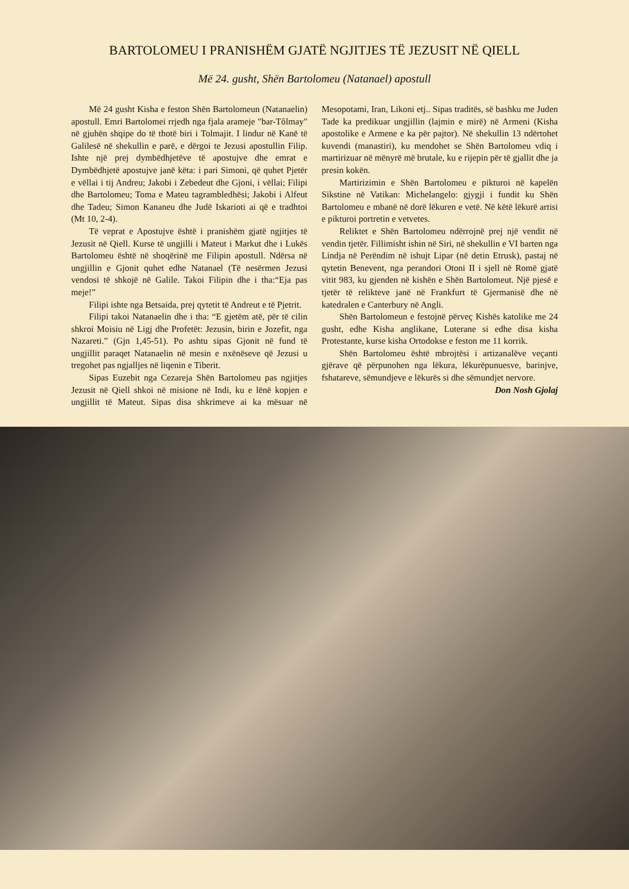BARTOLOMEU I PRANISHËM GJATË NGJITJES TË JEZUSIT NË QIELL
Më 24. gusht, Shën Bartolomeu (Natanael) apostull
Më 24 gusht Kisha e feston Shën Bartolomeun (Natanaelin) apostull. Emri Bartolomei rrjedh nga fjala arameje "bar-Tôlmay" në gjuhën shqipe do të thotë biri i Tolmajit. I lindur në Kanë të Galilesë në shekullin e parë, e dërgoi te Jezusi apostullin Filip. Ishte një prej dymbëdhjetëve të apostujve dhe emrat e Dymbëdhjetë apostujve janë këta: i pari Simoni, që quhet Pjetër e vëllai i tij Andreu; Jakobi i Zebedeut dhe Gjoni, i vëllai; Filipi dhe Bartolomeu; Toma e Mateu tagrambledhësi; Jakobi i Alfeut dhe Tadeu; Simon Kananeu dhe Judë Iskarioti ai që e tradhtoi (Mt 10, 2-4).
Të veprat e Apostujve është i pranishëm gjatë ngjitjes të Jezusit në Qiell. Kurse të ungjilli i Mateut i Markut dhe i Lukës Bartolomeu është në shoqërinë me Filipin apostull. Ndërsa në ungjillin e Gjonit quhet edhe Natanael (Të nesërmen Jezusi vendosi të shkojë në Galile. Takoi Filipin dhe i tha:“Eja pas meje!”
Filipi ishte nga Betsaida, prej qytetit të Andreut e të Pjetrit.
Filipi takoi Natanaelin dhe i tha: “E gjetëm atë, për të cilin shkroi Moisiu në Ligj dhe Profetët: Jezusin, birin e Jozefit, nga Nazareti.” (Gjn 1,45-51). Po ashtu sipas Gjonit në fund të ungjillit paraqet Natanaelin në mesin e nxënëseve që Jezusi u tregohet pas ngjalljes në liqenin e Tiberit.
Sipas Euzebit nga Cezareja Shën Bartolomeu pas ngjitjes Jezusit në Qiell shkoi në misione në Indi, ku e lënë kopjen e ungjillit të Mateut. Sipas disa shkrimeve ai ka mësuar në Mesopotami, Iran, Likoni etj.. Sipas traditës, së bashku me Juden Tade ka predikuar ungjillin (lajmin e mirë) në Armeni (Kisha apostolike e Armene e ka për pajtor). Në shekullin 13 ndërtohet kuvendi (manastiri), ku mendohet se Shën Bartolomeu vdiq i martirizuar në mënyrë më brutale, ku e rijepin për të gjallit dhe ja presin kokën.
Martirizimin e Shën Bartolomeu e pikturoi në kapelën Sikstine në Vatikan: Michelangelo: gjygji i fundit ku Shën Bartolomeu e mbanë në dorë lëkuren e vetë. Në këtë lëkurë artisi e pikturoi portretin e vetvetes.
Reliktet e Shën Bartolomeu ndërrojnë prej një vendit në vendin tjetër. Fillimisht ishin në Siri, në shekullin e VI barten nga Lindja në Perëndim në ishujt Lipar (në detin Etrusk), pastaj në qytetin Benevent, nga perandori Otoni II i sjell në Romë gjatë vitit 983, ku gjenden në kishën e Shën Bartolomeut. Një pjesë e tjetër të relikteve janë në Frankfurt të Gjermanisë dhe në katedralen e Canterbury në Angli.
Shën Bartolomeun e festojnë përveç Kishës katolike me 24 gusht, edhe Kisha anglikane, Luterane si edhe disa kisha Protestante, kurse kisha Ortodokse e feston me 11 korrik.
Shën Bartolomeu është mbrojtësi i artizanalëve veçanti gjërave që përpunohen nga lëkura, lëkurëpunuesve, barinjve, fshatareve, sëmundjeve e lëkurës si dhe sëmundjet nervore.
Don Nosh Gjolaj